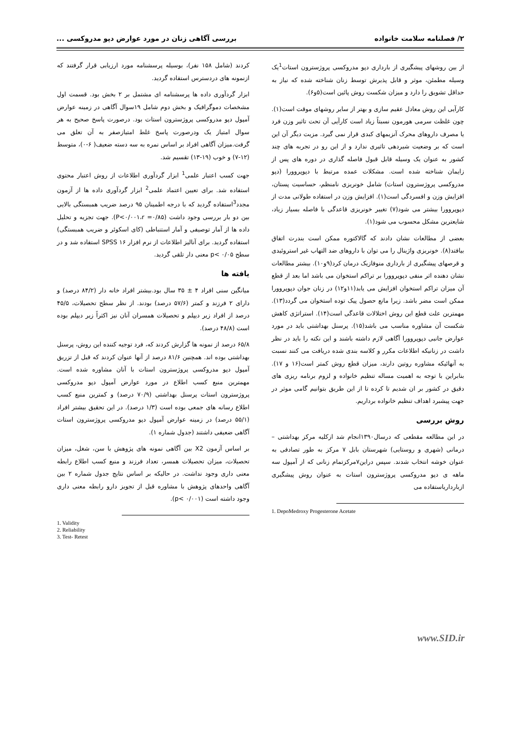۲/ فصلنامه سلامت خانواده بررسی آگاهی زنان در مورد عوارض دپو مدروکسی ...
از بین روشهای پیشگیری از بارداری دپو مدروکسی پروژسترون استات<sup>1</sup>یک وسیله مطمئن، موثر و قابل پذیرش توسط زنان شناخته شده که نیاز به حداقل تشویق را دارد و میزان شکست روش پائین است(۵و۶).
کارآیی این روش معادل عقیم سازی و بهتر از سایر روشهای موقت است(۱). چون غلظت سرمی هورمون نسبتاً زیاد است کارآیی آن تحت تاثیر وزن فرد یا مصرف داروهای محرک آنزیمهای کبدی قرار نمی گیرد. مزیت دیگر آن این است که بر وضعیت شیردهی تاثیری ندارد و از این رو در تجربه های چند کشور به عنوان یک وسیله قابل قبول فاصله گذاری در دوره های پس از زایمان شناخته شده است. مشکلات عمده مرتبط با دپوپروورا (دپو مدروکسی پروژسترون استات) شامل خونریزی نامنظم، حساسیت پستان، افزایش وزن و افسردگی است(۱). افزایش وزن در استفاده طولانی مدت از دپوپروورا بیشتر می شود(۷) تغییر خونریزی قاعدگی با فاصله بسیار زیاد، شایعترین مشکل محسوب می شود(۱).
بعضی از مطالعات نشان دادند که گالاکتوره ممکن است بندرت اتفاق بیافتد(۸). خونریزی واژینال را می توان با داروهای ضد التهاب غیر استروئیدی و قرصهای پیشگیری از بارداری منوفازیک درمان کرد(۹و۱۰). بیشتر مطالعات نشان دهنده اثر منفی دپوپروورا بر تراکم استخوان می باشد اما بعد از قطع آن میزان تراکم استخوان افزایش می یابد(۱۱و۱۲) در زنان جوان دپوپروورا ممکن است مضر باشد. زیرا مانع حصول پیک توده استخوان می گردد(۱۳). مهمترین علت قطع این روش اختلالات قاعدگی است(۱۴). استراتژی کاهش شکست آن مشاوره مناسب می باشد(۱۵). پرسنل بهداشتی باید در مورد عوارض جانبی دپوپروورا آگاهی لازم داشته باشند و این نکته را باید در نظر داشت در زنانیکه اطلاعات مکرر و کلاسه بندی شده دریافت می کنند نسبت به آنهائیکه مشاوره روتین دارند، میزان قطع روش کمتر است(۱۶ و ۱۷). بنابراین با توجه به اهمیت مساله تنظیم خانواده و لزوم برنامه ریزی های دقیق در کشور بر ان شدیم تا کرده تا از این طریق بتوانیم گامی موثر در جهت پیشبرد اهداف تنظیم خانواده برداریم.
روش بررسی
در این مطالعه مقطعی که درسال۱۳۹۰انجام شد ازکلیه مرکز بهداشتی – درمانی (شهری و روستایی) شهرستان بابل ۷ مرکز به طور تصادفی به عنوان خوشه انتخاب شدند. سپس دراین۷مرکزتمام زنانی که از آمپول سه ماهه ی دپو مدروکسی پروژسترون استات به عنوان روش پیشگیری ازبارداریاستفاده می
1. DepoMedroxy Progesterone Acetate
کردند (شامل ۱۵۸ نفر)، بوسیله پرسشنامه مورد ارزیابی قرار گرفتند که ازنمونه های دردسترس استفاده گردید.
ابزار گردآوری داده ها پرسشنامه ای مشتمل بر ۲ بخش بود. قسمت اول مشخصات دموگرافیک و بخش دوم شامل ۱۹سوال آگاهی در زمینه عوارض آمپول دپو مدروکسی پروژسترون استات بود. درصورت پاسخ صحیح به هر سوال امتیاز یک ودرصورت پاسخ غلط امتیازصفر به آن تعلق می گرفت.میزان آگاهی افراد بر اساس نمره به سه دسته ضعیف( ۶-۰)، متوسط (۱۲-۷) و خوب (۱۹-۱۳) تقسیم شد.
جهت کسب اعتبار علمی<sup>1</sup> ابزار گردآوری اطلاعات از روش اعتبار محتوی استفاده شد. برای تعیین اعتماد علمی<sup>2</sup> ابزار گردآوری داده ها از آزمون مجدد<sup>3</sup>استفاده گردید که با درجه اطمینان ۹۵ درصد ضریب همبستگی بالایی بین دو بار بررسی وجود داشت (P<۰/۰۰۱،r =۰/۸۵). جهت تجزیه و تحلیل داده ها از آمار توصیفی و آمار استنباطی (کای اسکوئر و ضریب همبستگی) استفاده گردید. برای آنالیز اطلاعات از نرم افزار SPSS ۱۶ استفاده شد و در سطح p< ۰/۰۵ معنی دار تلقی گردید.
یافته ها
میانگین سنی افراد ۴ ± ۳۵ سال بود.بیشتر افراد خانه دار (۸۴/۲ درصد) و دارای ۲ فرزند و کمتر (۵۷/۶ درصد) بودند. از نظر سطح تحصیلات، ۴۵/۵ درصد از افراد زیر دیپلم و تحصیلات همسران آنان نیز اکثراً زیر دیپلم بوده است (۴۸/۸ درصد).
۶۵/۸ درصد از نمونه ها گزارش کردند که، فرد توجیه کننده این روش، پرسنل بهداشتی بوده اند. همچنین ۸۱/۶ درصد از آنها عنوان کردند که قبل از تزریق آمپول دپو مدروکسی پروژسترون استات با آنان مشاوره شده است. مهمترین منبع کسب اطلاع در مورد عوارض آمپول دپو مدروکسی پروژسترون استات پرسنل بهداشتی (۷۰/۹ درصد) و کمترین منبع کسب اطلاع رسانه های جمعی بوده است (۱/۳ درصد). در این تحقیق بیشتر افراد (۵۵/۱ درصد) در زمینه عوارض آمپول دپو مدروکسی پروژسترون استات آگاهی ضعیفی داشتند (جدول شماره ۱).
بر اساس آزمون X2 بین آگاهی نمونه های پژوهش با سن، شغل، میزان تحصیلات، میزان تحصیلات همسر، تعداد فرزند و منبع کسب اطلاع رابطه معنی داری وجود نداشت. در حالیکه بر اساس نتایج جدول شماره ۲ بین آگاهی واحدهای پژوهش با مشاوره قبل از تجویز دارو رابطه معنی داری وجود داشته است (p< ۰/۰۰۱).
1. Validity
2. Reliability
3. Test- Retest
www.SID.ir